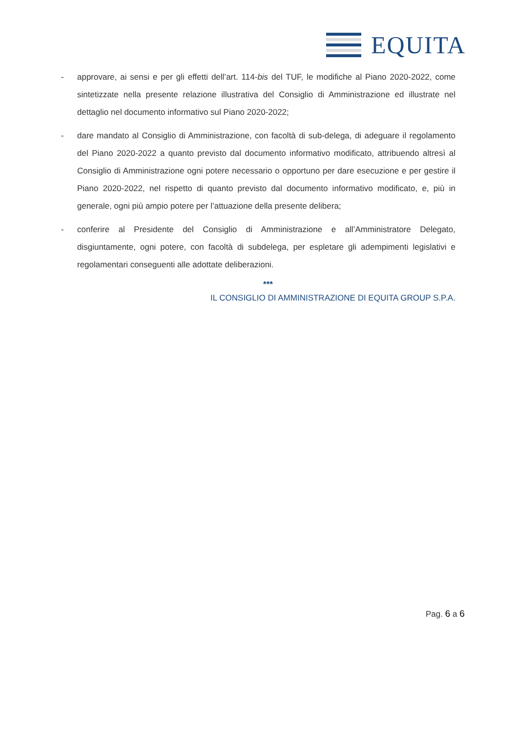EQUITA
- approvare, ai sensi e per gli effetti dell’art. 114-bis del TUF, le modifiche al Piano 2020-2022, come sintetizzate nella presente relazione illustrativa del Consiglio di Amministrazione ed illustrate nel dettaglio nel documento informativo sul Piano 2020-2022;
- dare mandato al Consiglio di Amministrazione, con facoltà di sub-delega, di adeguare il regolamento del Piano 2020-2022 a quanto previsto dal documento informativo modificato, attribuendo altresì al Consiglio di Amministrazione ogni potere necessario o opportuno per dare esecuzione e per gestire il Piano 2020-2022, nel rispetto di quanto previsto dal documento informativo modificato, e, più in generale, ogni più ampio potere per l’attuazione della presente delibera;
- conferire al Presidente del Consiglio di Amministrazione e all’Amministratore Delegato, disgiuntamente, ogni potere, con facoltà di subdelega, per espletare gli adempimenti legislativi e regolamentari conseguenti alle adottate deliberazioni.
***
IL CONSIGLIO DI AMMINISTRAZIONE DI EQUITA GROUP S.P.A.
Pag. 6 a 6